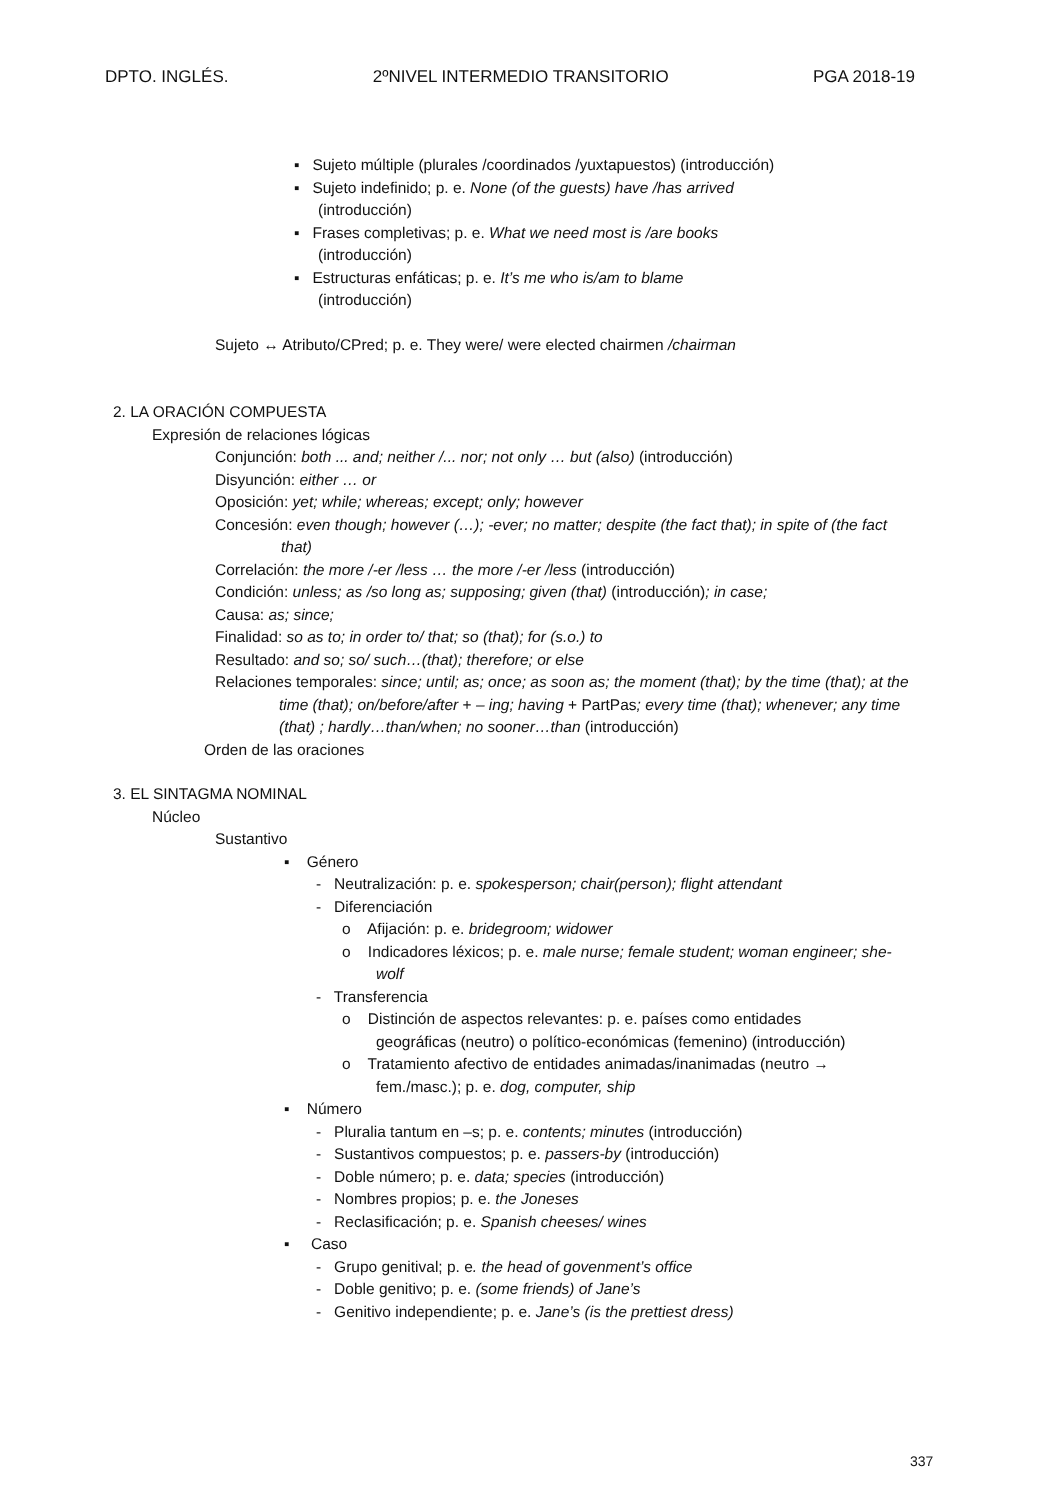DPTO. INGLÉS. 2ºNIVEL INTERMEDIO TRANSITORIO PGA 2018-19
▪ Sujeto múltiple (plurales /coordinados /yuxtapuestos) (introducción)
▪ Sujeto indefinido; p. e. None (of the guests) have /has arrived
(introducción)
▪ Frases completivas; p. e. What we need most is /are books
(introducción)
▪ Estructuras enfáticas; p. e. It’s me who is/am to blame
(introducción)
Sujeto ↔ Atributo/CPred; p. e. They were/ were elected chairmen /chairman
2. LA ORACIÓN COMPUESTA
Expresión de relaciones lógicas
Conjunción: both ... and; neither /... nor; not only … but (also) (introducción)
Disyunción: either … or
Oposición: yet; while; whereas; except; only; however
Concesión: even though; however (…); -ever; no matter; despite (the fact that); in spite of (the fact that)
Correlación: the more /-er /less … the more /-er /less (introducción)
Condición: unless; as /so long as; supposing; given (that) (introducción); in case;
Causa: as; since;
Finalidad: so as to; in order to/ that; so (that); for (s.o.) to
Resultado: and so; so/ such…(that); therefore; or else
Relaciones temporales: since; until; as; once; as soon as; the moment (that); by the time (that); at the time (that); on/before/after + – ing; having + PartPas; every time (that); whenever; any time (that) ; hardly…than/when; no sooner…than (introducción)
Orden de las oraciones
3. EL SINTAGMA NOMINAL
Núcleo
Sustantivo
▪ Género
- Neutralización: p. e. spokesperson; chair(person); flight attendant
- Diferenciación
o Afijación: p. e. bridegroom; widower
o Indicadores léxicos; p. e. male nurse; female student; woman engineer; she-wolf
- Transferencia
o Distinción de aspectos relevantes: p. e. países como entidades geográficas (neutro) o político-económicas (femenino) (introducción)
o Tratamiento afectivo de entidades animadas/inanimadas (neutro → fem./masc.); p. e. dog, computer, ship
▪ Número
- Pluralia tantum en –s; p. e. contents; minutes (introducción)
- Sustantivos compuestos; p. e. passers-by (introducción)
- Doble número; p. e. data; species (introducción)
- Nombres propios; p. e. the Joneses
- Reclasificación; p. e. Spanish cheeses/ wines
▪ Caso
- Grupo genitival; p. e. the head of govenment’s office
- Doble genitivo; p. e. (some friends) of Jane’s
- Genitivo independiente; p. e. Jane’s (is the prettiest dress)
337